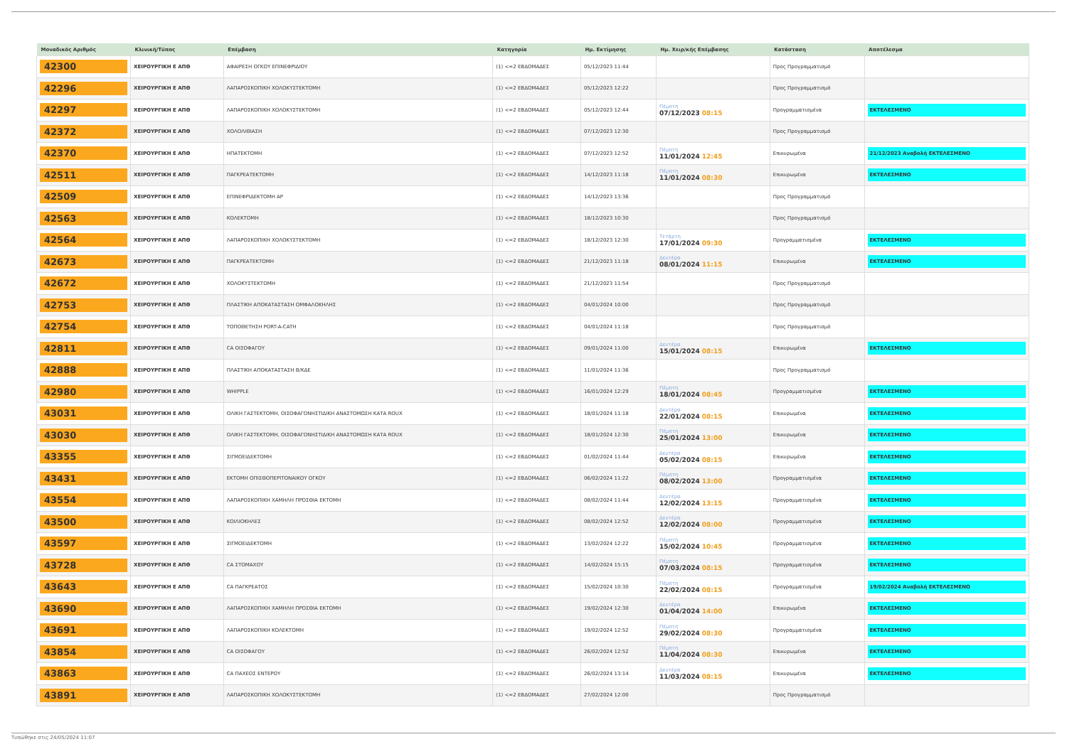| Μοναδικός Αριθμός | Κλινική/Τύπος | Επέμβαση | Κατηγορία | Ημ. Εκτίμησης | Ημ. Χειρ/κής Επέμβασης | Κατάσταση | Αποτέλεσμα |
| --- | --- | --- | --- | --- | --- | --- | --- |
| 42300 | ΧΕΙΡΟΥΡΓΙΚΗ Ε ΑΠΘ | ΑΦΑΙΡΕΣΗ ΟΓΚΟΥ ΕΠΙΝΕΦΡΙΔΙΟΥ | (1) <=2 ΕΒΔΟΜΑΔΕΣ | 05/12/2023 11:44 | | Προς Προγραμματισμό | |
| 42296 | ΧΕΙΡΟΥΡΓΙΚΗ Ε ΑΠΘ | ΛΑΠΑΡΟΣΚΟΠΙΚΗ ΧΟΛΟΚΥΣΤΕΚΤΟΜΗ | (1) <=2 ΕΒΔΟΜΑΔΕΣ | 05/12/2023 12:22 | | Προς Προγραμματισμό | |
| 42297 | ΧΕΙΡΟΥΡΓΙΚΗ Ε ΑΠΘ | ΛΑΠΑΡΟΣΚΟΠΙΚΗ ΧΟΛΟΚΥΣΤΕΚΤΟΜΗ | (1) <=2 ΕΒΔΟΜΑΔΕΣ | 05/12/2023 12:44 | Πέμπτη 07/12/2023 08:15 | Προγραμματισμένα | ΕΚΤΕΛΕΣΜΕΝΟ |
| 42372 | ΧΕΙΡΟΥΡΓΙΚΗ Ε ΑΠΘ | ΧΟΛΟΛΙΘΙΑΣΗ | (1) <=2 ΕΒΔΟΜΑΔΕΣ | 07/12/2023 12:30 | | Προς Προγραμματισμό | |
| 42370 | ΧΕΙΡΟΥΡΓΙΚΗ Ε ΑΠΘ | ΗΠΑΤΕΚΤΟΜΗ | (1) <=2 ΕΒΔΟΜΑΔΕΣ | 07/12/2023 12:52 | Πέμπτη 11/01/2024 12:45 | Επικυρωμένα | 21/12/2023 Αναβολή ΕΚΤΕΛΕΣΜΕΝΟ |
| 42511 | ΧΕΙΡΟΥΡΓΙΚΗ Ε ΑΠΘ | ΠΑΓΚΡΕΑΤΕΚΤΟΜΗ | (1) <=2 ΕΒΔΟΜΑΔΕΣ | 14/12/2023 11:18 | Πέμπτη 11/01/2024 08:30 | Επικυρωμένα | ΕΚΤΕΛΕΣΜΕΝΟ |
| 42509 | ΧΕΙΡΟΥΡΓΙΚΗ Ε ΑΠΘ | ΕΠΙΝΕΦΡΙΔΕΚΤΟΜΗ ΑΡ | (1) <=2 ΕΒΔΟΜΑΔΕΣ | 14/12/2023 13:36 | | Προς Προγραμματισμό | |
| 42563 | ΧΕΙΡΟΥΡΓΙΚΗ Ε ΑΠΘ | ΚΟΛΕΚΤΟΜΗ | (1) <=2 ΕΒΔΟΜΑΔΕΣ | 18/12/2023 10:30 | | Προς Προγραμματισμό | |
| 42564 | ΧΕΙΡΟΥΡΓΙΚΗ Ε ΑΠΘ | ΛΑΠΑΡΟΣΚΟΠΙΚΗ ΧΟΛΟΚΥΣΤΕΚΤΟΜΗ | (1) <=2 ΕΒΔΟΜΑΔΕΣ | 18/12/2023 12:30 | Τετάρτη 17/01/2024 09:30 | Προγραμματισμένα | ΕΚΤΕΛΕΣΜΕΝΟ |
| 42673 | ΧΕΙΡΟΥΡΓΙΚΗ Ε ΑΠΘ | ΠΑΓΚΡΕΑΤΕΚΤΟΜΗ | (1) <=2 ΕΒΔΟΜΑΔΕΣ | 21/12/2023 11:18 | Δευτέρα 08/01/2024 11:15 | Επικυρωμένα | ΕΚΤΕΛΕΣΜΕΝΟ |
| 42672 | ΧΕΙΡΟΥΡΓΙΚΗ Ε ΑΠΘ | ΧΟΛΟΚΥΣΤΕΚΤΟΜΗ | (1) <=2 ΕΒΔΟΜΑΔΕΣ | 21/12/2023 11:54 | | Προς Προγραμματισμό | |
| 42753 | ΧΕΙΡΟΥΡΓΙΚΗ Ε ΑΠΘ | ΠΛΑΣΤΙΚΗ ΑΠΟΚΑΤΑΣΤΑΣΗ ΟΜΦΑΛΟΚΗΛΗΣ | (1) <=2 ΕΒΔΟΜΑΔΕΣ | 04/01/2024 10:00 | | Προς Προγραμματισμό | |
| 42754 | ΧΕΙΡΟΥΡΓΙΚΗ Ε ΑΠΘ | ΤΟΠΟΘΕΤΗΣΗ PORT-A-CATH | (1) <=2 ΕΒΔΟΜΑΔΕΣ | 04/01/2024 11:18 | | Προς Προγραμματισμό | |
| 42811 | ΧΕΙΡΟΥΡΓΙΚΗ Ε ΑΠΘ | CA ΟΙΣΟΦΑΓΟΥ | (1) <=2 ΕΒΔΟΜΑΔΕΣ | 09/01/2024 11:00 | Δευτέρα 15/01/2024 08:15 | Επικυρωμένα | ΕΚΤΕΛΕΣΜΕΝΟ |
| 42888 | ΧΕΙΡΟΥΡΓΙΚΗ Ε ΑΠΘ | ΠΛΑΣΤΙΚΗ ΑΠΟΚΑΤΑΣΤΑΣΗ Β/ΚΔΕ | (1) <=2 ΕΒΔΟΜΑΔΕΣ | 11/01/2024 11:36 | | Προς Προγραμματισμό | |
| 42980 | ΧΕΙΡΟΥΡΓΙΚΗ Ε ΑΠΘ | WHIPPLE | (1) <=2 ΕΒΔΟΜΑΔΕΣ | 16/01/2024 12:29 | Πέμπτη 18/01/2024 08:45 | Προγραμματισμένα | ΕΚΤΕΛΕΣΜΕΝΟ |
| 43031 | ΧΕΙΡΟΥΡΓΙΚΗ Ε ΑΠΘ | ΟΛΙΚΗ ΓΑΣΤΕΚΤΟΜΗ, ΟΙΣΟΦΑΓΟΝΗΣΤΙΔΙΚΗ ΑΝΑΣΤΟΜΩΣΗ ΚΑΤΑ ROUX | (1) <=2 ΕΒΔΟΜΑΔΕΣ | 18/01/2024 11:18 | Δευτέρα 22/01/2024 08:15 | Επικυρωμένα | ΕΚΤΕΛΕΣΜΕΝΟ |
| 43030 | ΧΕΙΡΟΥΡΓΙΚΗ Ε ΑΠΘ | ΟΛΙΚΗ ΓΑΣΤΕΚΤΟΜΗ, ΟΙΣΟΦΑΓΟΝΗΣΤΙΔΙΚΗ ΑΝΑΣΤΟΜΩΣΗ ΚΑΤΑ ROUX | (1) <=2 ΕΒΔΟΜΑΔΕΣ | 18/01/2024 12:30 | Πέμπτη 25/01/2024 13:00 | Επικυρωμένα | ΕΚΤΕΛΕΣΜΕΝΟ |
| 43355 | ΧΕΙΡΟΥΡΓΙΚΗ Ε ΑΠΘ | ΣΙΓΜΟΕΙΔΕΚΤΟΜΗ | (1) <=2 ΕΒΔΟΜΑΔΕΣ | 01/02/2024 11:44 | Δευτέρα 05/02/2024 08:15 | Επικυρωμένα | ΕΚΤΕΛΕΣΜΕΝΟ |
| 43431 | ΧΕΙΡΟΥΡΓΙΚΗ Ε ΑΠΘ | ΕΚΤΟΜΗ ΟΠΙΣΘΟΠΕΡΙΤΟΝΑΙΚΟΥ ΟΓΚΟΥ | (1) <=2 ΕΒΔΟΜΑΔΕΣ | 06/02/2024 11:22 | Πέμπτη 08/02/2024 13:00 | Προγραμματισμένα | ΕΚΤΕΛΕΣΜΕΝΟ |
| 43554 | ΧΕΙΡΟΥΡΓΙΚΗ Ε ΑΠΘ | ΛΑΠΑΡΟΣΚΟΠΙΚΗ ΧΑΜΗΛΗ ΠΡΟΣΘΙΑ ΕΚΤΟΜΗ | (1) <=2 ΕΒΔΟΜΑΔΕΣ | 08/02/2024 11:44 | Δευτέρα 12/02/2024 13:15 | Προγραμματισμένα | ΕΚΤΕΛΕΣΜΕΝΟ |
| 43500 | ΧΕΙΡΟΥΡΓΙΚΗ Ε ΑΠΘ | ΚΟΙΛΙΟΚΗΛΕΣ | (1) <=2 ΕΒΔΟΜΑΔΕΣ | 08/02/2024 12:52 | Δευτέρα 12/02/2024 08:00 | Προγραμματισμένα | ΕΚΤΕΛΕΣΜΕΝΟ |
| 43597 | ΧΕΙΡΟΥΡΓΙΚΗ Ε ΑΠΘ | ΣΙΓΜΟΕΙΔΕΚΤΟΜΗ | (1) <=2 ΕΒΔΟΜΑΔΕΣ | 13/02/2024 12:22 | Πέμπτη 15/02/2024 10:45 | Προγραμματισμένα | ΕΚΤΕΛΕΣΜΕΝΟ |
| 43728 | ΧΕΙΡΟΥΡΓΙΚΗ Ε ΑΠΘ | CA ΣΤΟΜΑΧΟΥ | (1) <=2 ΕΒΔΟΜΑΔΕΣ | 14/02/2024 15:15 | Πέμπτη 07/03/2024 08:15 | Προγραμματισμένα | ΕΚΤΕΛΕΣΜΕΝΟ |
| 43643 | ΧΕΙΡΟΥΡΓΙΚΗ Ε ΑΠΘ | CA ΠΑΓΚΡΕΑΤΟΣ | (1) <=2 ΕΒΔΟΜΑΔΕΣ | 15/02/2024 10:30 | Πέμπτη 22/02/2024 08:15 | Προγραμματισμένα | 19/02/2024 Αναβολή ΕΚΤΕΛΕΣΜΕΝΟ |
| 43690 | ΧΕΙΡΟΥΡΓΙΚΗ Ε ΑΠΘ | ΛΑΠΑΡΟΣΚΟΠΙΚΗ ΧΑΜΗΛΗ ΠΡΟΣΘΙΑ ΕΚΤΟΜΗ | (1) <=2 ΕΒΔΟΜΑΔΕΣ | 19/02/2024 12:30 | Δευτέρα 01/04/2024 14:00 | Επικυρωμένα | ΕΚΤΕΛΕΣΜΕΝΟ |
| 43691 | ΧΕΙΡΟΥΡΓΙΚΗ Ε ΑΠΘ | ΛΑΠΑΡΟΣΚΟΠΙΚΗ ΚΟΛΕΚΤΟΜΗ | (1) <=2 ΕΒΔΟΜΑΔΕΣ | 19/02/2024 12:52 | Πέμπτη 29/02/2024 08:30 | Προγραμματισμένα | ΕΚΤΕΛΕΣΜΕΝΟ |
| 43854 | ΧΕΙΡΟΥΡΓΙΚΗ Ε ΑΠΘ | CA ΟΙΣΟΦΑΓΟΥ | (1) <=2 ΕΒΔΟΜΑΔΕΣ | 26/02/2024 12:52 | Πέμπτη 11/04/2024 08:30 | Επικυρωμένα | ΕΚΤΕΛΕΣΜΕΝΟ |
| 43863 | ΧΕΙΡΟΥΡΓΙΚΗ Ε ΑΠΘ | CA ΠΑΧΕΟΣ ΕΝΤΕΡΟΥ | (1) <=2 ΕΒΔΟΜΑΔΕΣ | 26/02/2024 13:14 | Δευτέρα 11/03/2024 08:15 | Επικυρωμένα | ΕΚΤΕΛΕΣΜΕΝΟ |
| 43891 | ΧΕΙΡΟΥΡΓΙΚΗ Ε ΑΠΘ | ΛΑΠΑΡΟΣΚΟΠΙΚΗ ΧΟΛΟΚΥΣΤΕΚΤΟΜΗ | (1) <=2 ΕΒΔΟΜΑΔΕΣ | 27/02/2024 12:00 | | Προς Προγραμματισμό | |
Τυπώθηκε στις 24/05/2024 11:07